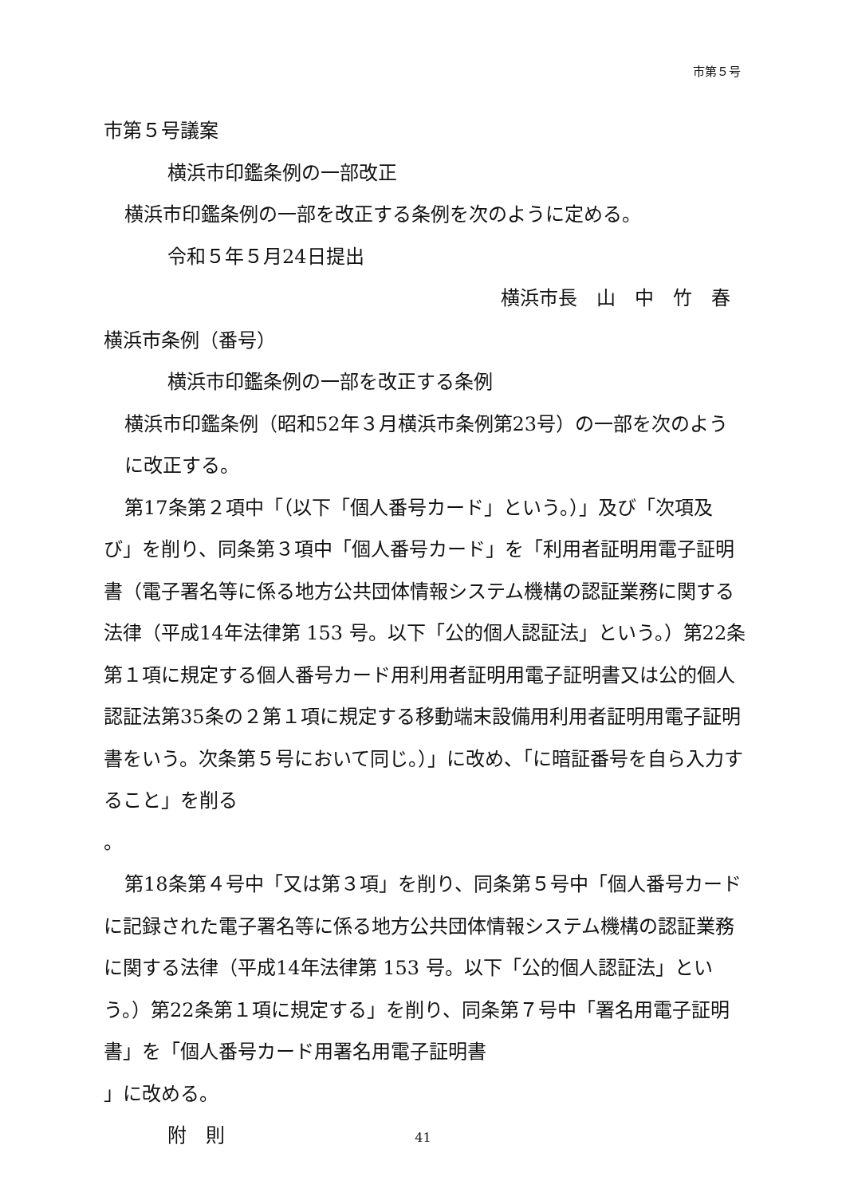市第５号
市第５号議案
横浜市印鑑条例の一部改正
横浜市印鑑条例の一部を改正する条例を次のように定める。
令和５年５月24日提出
横浜市長　山　中　竹　春
横浜市条例（番号）
横浜市印鑑条例の一部を改正する条例
横浜市印鑑条例（昭和52年３月横浜市条例第23号）の一部を次のように改正する。
第17条第２項中「（以下「個人番号カード」という。）」及び「次項及び」を削り、同条第３項中「個人番号カード」を「利用者証明用電子証明書（電子署名等に係る地方公共団体情報システム機構の認証業務に関する法律（平成14年法律第 153 号。以下「公的個人認証法」という。）第22条第１項に規定する個人番号カード用利用者証明用電子証明書又は公的個人認証法第35条の２第１項に規定する移動端末設備用利用者証明用電子証明書をいう。次条第５号において同じ。）」に改め、「に暗証番号を自ら入力すること」を削る
。
第18条第４号中「又は第３項」を削り、同条第５号中「個人番号カードに記録された電子署名等に係る地方公共団体情報システム機構の認証業務に関する法律（平成14年法律第 153 号。以下「公的個人認証法」という。）第22条第１項に規定する」を削り、同条第７号中「署名用電子証明書」を「個人番号カード用署名用電子証明書
」に改める。
附　則
41